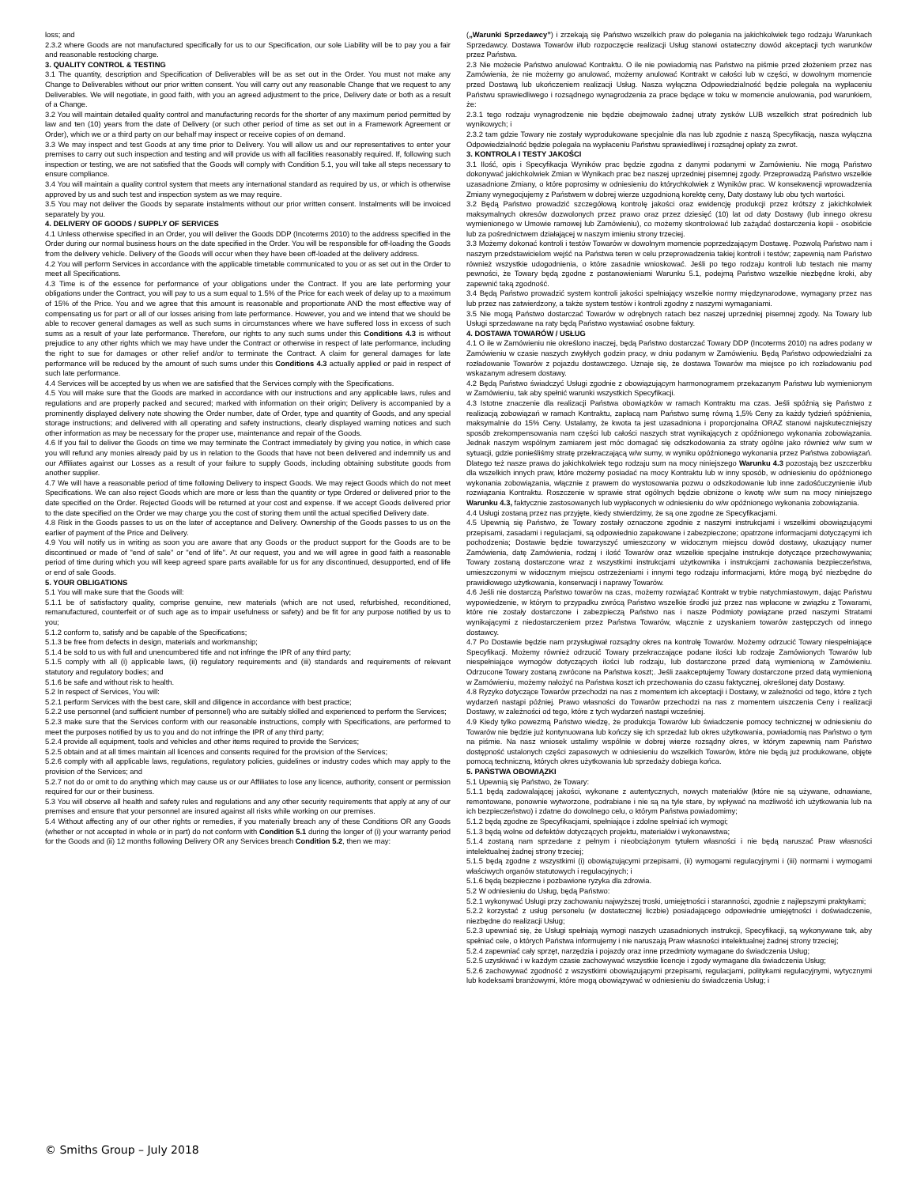loss; and
2.3.2 where Goods are not manufactured specifically for us to our Specification, our sole Liability will be to pay you a fair and reasonable restocking charge.
3. QUALITY CONTROL & TESTING
3.1 The quantity, description and Specification of Deliverables will be as set out in the Order. You must not make any Change to Deliverables without our prior written consent. You will carry out any reasonable Change that we request to any Deliverables. We will negotiate, in good faith, with you an agreed adjustment to the price, Delivery date or both as a result of a Change.
3.2 You will maintain detailed quality control and manufacturing records for the shorter of any maximum period permitted by law and ten (10) years from the date of Delivery (or such other period of time as set out in a Framework Agreement or Order), which we or a third party on our behalf may inspect or receive copies of on demand.
3.3 We may inspect and test Goods at any time prior to Delivery. You will allow us and our representatives to enter your premises to carry out such inspection and testing and will provide us with all facilities reasonably required. If, following such inspection or testing, we are not satisfied that the Goods will comply with Condition 5.1, you will take all steps necessary to ensure compliance.
3.4 You will maintain a quality control system that meets any international standard as required by us, or which is otherwise approved by us and such test and inspection system as we may require.
3.5 You may not deliver the Goods by separate instalments without our prior written consent. Instalments will be invoiced separately by you.
4. DELIVERY OF GOODS / SUPPLY OF SERVICES
4.1 Unless otherwise specified in an Order, you will deliver the Goods DDP (Incoterms 2010) to the address specified in the Order during our normal business hours on the date specified in the Order. You will be responsible for off-loading the Goods from the delivery vehicle. Delivery of the Goods will occur when they have been off-loaded at the delivery address.
4.2 You will perform Services in accordance with the applicable timetable communicated to you or as set out in the Order to meet all Specifications.
4.3 Time is of the essence for performance of your obligations under the Contract. If you are late performing your obligations under the Contract, you will pay to us a sum equal to 1.5% of the Price for each week of delay up to a maximum of 15% of the Price. You and we agree that this amount is reasonable and proportionate AND the most effective way of compensating us for part or all of our losses arising from late performance. However, you and we intend that we should be able to recover general damages as well as such sums in circumstances where we have suffered loss in excess of such sums as a result of your late performance. Therefore, our rights to any such sums under this Conditions 4.3 is without prejudice to any other rights which we may have under the Contract or otherwise in respect of late performance, including the right to sue for damages or other relief and/or to terminate the Contract. A claim for general damages for late performance will be reduced by the amount of such sums under this Conditions 4.3 actually applied or paid in respect of such late performance.
4.4 Services will be accepted by us when we are satisfied that the Services comply with the Specifications.
4.5 You will make sure that the Goods are marked in accordance with our instructions and any applicable laws, rules and regulations and are properly packed and secured; marked with information on their origin; Delivery is accompanied by a prominently displayed delivery note showing the Order number, date of Order, type and quantity of Goods, and any special storage instructions; and delivered with all operating and safety instructions, clearly displayed warning notices and such other information as may be necessary for the proper use, maintenance and repair of the Goods.
4.6 If you fail to deliver the Goods on time we may terminate the Contract immediately by giving you notice, in which case you will refund any monies already paid by us in relation to the Goods that have not been delivered and indemnify us and our Affiliates against our Losses as a result of your failure to supply Goods, including obtaining substitute goods from another supplier.
4.7 We will have a reasonable period of time following Delivery to inspect Goods. We may reject Goods which do not meet Specifications. We can also reject Goods which are more or less than the quantity or type Ordered or delivered prior to the date specified on the Order. Rejected Goods will be returned at your cost and expense. If we accept Goods delivered prior to the date specified on the Order we may charge you the cost of storing them until the actual specified Delivery date.
4.8 Risk in the Goods passes to us on the later of acceptance and Delivery. Ownership of the Goods passes to us on the earlier of payment of the Price and Delivery.
4.9 You will notify us in writing as soon you are aware that any Goods or the product support for the Goods are to be discontinued or made of "end of sale" or "end of life". At our request, you and we will agree in good faith a reasonable period of time during which you will keep agreed spare parts available for us for any discontinued, desupported, end of life or end of sale Goods.
5. YOUR OBLIGATIONS
5.1 You will make sure that the Goods will:
5.1.1 be of satisfactory quality, comprise genuine, new materials (which are not used, refurbished, reconditioned, remanufactured, counterfeit or of such age as to impair usefulness or safety) and be fit for any purpose notified by us to you;
5.1.2 conform to, satisfy and be capable of the Specifications;
5.1.3 be free from defects in design, materials and workmanship;
5.1.4 be sold to us with full and unencumbered title and not infringe the IPR of any third party;
5.1.5 comply with all (i) applicable laws, (ii) regulatory requirements and (iii) standards and requirements of relevant statutory and regulatory bodies; and
5.1.6 be safe and without risk to health.
5.2 In respect of Services, You will:
5.2.1 perform Services with the best care, skill and diligence in accordance with best practice;
5.2.2 use personnel (and sufficient number of personnel) who are suitably skilled and experienced to perform the Services;
5.2.3 make sure that the Services conform with our reasonable instructions, comply with Specifications, are performed to meet the purposes notified by us to you and do not infringe the IPR of any third party;
5.2.4 provide all equipment, tools and vehicles and other items required to provide the Services;
5.2.5 obtain and at all times maintain all licences and consents required for the provision of the Services;
5.2.6 comply with all applicable laws, regulations, regulatory policies, guidelines or industry codes which may apply to the provision of the Services; and
5.2.7 not do or omit to do anything which may cause us or our Affiliates to lose any licence, authority, consent or permission required for our or their business.
5.3 You will observe all health and safety rules and regulations and any other security requirements that apply at any of our premises and ensure that your personnel are insured against all risks while working on our premises.
5.4 Without affecting any of our other rights or remedies, if you materially breach any of these Conditions OR any Goods (whether or not accepted in whole or in part) do not conform with Condition 5.1 during the longer of (i) your warranty period for the Goods and (ii) 12 months following Delivery OR any Services breach Condition 5.2, then we may:
(„Warunki Sprzedawcy”) i zrzekają się Państwo wszelkich praw do polegania na jakichkolwiek tego rodzaju Warunkach Sprzedawcy. Dostawa Towarów i/lub rozpoczęcie realizacji Usług stanowi ostateczny dowód akceptacji tych warunków przez Państwa.
2.3 Nie możecie Państwo anulować Kontraktu. O ile nie powiadomią nas Państwo na piśmie przed złożeniem przez nas Zamówienia, że nie możemy go anulować, możemy anulować Kontrakt w całości lub w części, w dowolnym momencie przed Dostawą lub ukończeniem realizacji Usług. Nasza wyłączna Odpowiedzialność będzie polegała na wypłaceniu Państwu sprawiedliwego i rozsądnego wynagrodzenia za prace będące w toku w momencie anulowania, pod warunkiem, że:
2.3.1 tego rodzaju wynagrodzenie nie będzie obejmowało żadnej utraty zysków LUB wszelkich strat pośrednich lub wynikowych; i
2.3.2 tam gdzie Towary nie zostały wyprodukowane specjalnie dla nas lub zgodnie z naszą Specyfikacją, nasza wyłączna Odpowiedzialność będzie polegała na wypłaceniu Państwu sprawiedliwej i rozsądnej opłaty za zwrot.
3. KONTROLA I TESTY JAKOŚCI
3.1 Ilość, opis i Specyfikacja Wyników prac będzie zgodna z danymi podanymi w Zamówieniu. Nie mogą Państwo dokonywać jakichkolwiek Zmian w Wynikach prac bez naszej uprzedniej pisemnej zgody. Przeprowadzą Państwo wszelkie uzasadnione Zmiany, o które poprosimy w odniesieniu do których­kolwiek z Wyników prac. W konsekwencji wprowadzenia Zmiany wynegocjujemy z Państwem w dobrej wierze uzgodnioną korektę ceny, Daty dostawy lub obu tych wartości.
3.2 Będą Państwo prowadzić szczegółową kontrolę jakości oraz ewidencję produkcji przez krótszy z jakichkolwiek maksymalnych okresów dozwolonych przez prawo oraz przez dziesięć (10) lat od daty Dostawy (lub innego okresu wymienionego w Umowie ramowej lub Zamówieniu), co możemy skontrolować lub zażądać dostarczenia kopii - osobiście lub za pośrednictwem działającej w naszym imieniu strony trzeciej.
3.3 Możemy dokonać kontroli i testów Towarów w dowolnym momencie poprzedzającym Dostawę. Pozwolą Państwo nam i naszym przedstawicielom wejść na Państwa teren w celu przeprowadzenia takiej kontroli i testów; zapewnią nam Państwo również wszystkie udogodnienia, o które zasadnie wnioskować. Jeśli po tego rodzaju kontroli lub testach nie mamy pewności, że Towary będą zgodne z postanowieniami Warunku 5.1, podejmą Państwo wszelkie niezbędne kroki, aby zapewnić taką zgodność.
3.4 Będą Państwo prowadzić system kontroli jakości spełniający wszelkie normy międzynarodowe, wymagany przez nas lub przez nas zatwierdzony, a także system testów i kontroli zgodny z naszymi wymaganiami.
3.5 Nie mogą Państwo dostarczać Towarów w odrębnych ratach bez naszej uprzedniej pisemnej zgody. Na Towary lub Usługi sprzedawane na raty będą Państwo wystawiać osobne faktury.
4. DOSTAWA TOWARÓW / USŁUG
4.1 O ile w Zamówieniu nie określono inaczej, będą Państwo dostarczać Towary DDP (Incoterms 2010) na adres podany w Zamówieniu w czasie naszych zwykłych godzin pracy, w dniu podanym w Zamówieniu. Będą Państwo odpowiedzialni za rozładowanie Towarów z pojazdu dostawczego. Uznaje się, że dostawa Towarów ma miejsce po ich rozładowaniu pod wskazanym adresem dostawy.
4.2 Będą Państwo świadczyć Usługi zgodnie z obowiązującym harmonogramem przekazanym Państwu lub wymienionym w Zamówieniu, tak aby spełnić warunki wszystkich Specyfikacji.
4.3 Istotne znaczenie dla realizacji Państwa obowiązków w ramach Kontraktu ma czas. Jeśli spóźnią się Państwo z realizacją zobowiązań w ramach Kontraktu, zapłacą nam Państwo sumę równą 1,5% Ceny za każdy tydzień spóźnienia, maksymalnie do 15% Ceny. Ustalamy, że kwota ta jest uzasadniona i proporcjonalna ORAZ stanowi najskuteczniejszy sposób zrekompensowania nam części lub całości naszych strat wynikających z opóźnionego wykonania zobowiązania. Jednak naszym wspólnym zamiarem jest móc domagać się odszkodowania za straty ogólne jako również w/w sum w sytuacji, gdzie ponieśliśmy stratę przekraczającą w/w sumy, w wyniku opóźnionego wykonania przez Państwa zobowiązań. Dlatego też nasze prawa do jakichkolwiek tego rodzaju sum na mocy niniejszego Warunku 4.3 pozostają bez uszczerbku dla wszelkich innych praw, które możemy posiadać na mocy Kontraktu lub w inny sposób, w odniesieniu do opóźnionego wykonania zobowiązania, włącznie z prawem do wystosowania pozwu o odszkodowanie lub inne zadośćuczynienie i/lub rozwiązania Kontraktu. Roszczenie w sprawie strat ogólnych będzie obniżone o kwotę w/w sum na mocy niniejszego Warunku 4.3, faktycznie zastosowanych lub wypłaconych w odniesieniu do w/w opóźnionego wykonania zobowiązania.
4.4 Usługi zostaną przez nas przyjęte, kiedy stwierdzimy, że są one zgodne ze Specyfikacjami.
4.5 Upewnią się Państwo, że Towary zostały oznaczone zgodnie z naszymi instrukcjami i wszelkimi obowiązującymi przepisami, zasadami i regulacjami, są odpowiednio zapakowane i zabezpieczone; opatrzone informacjami dotyczącymi ich pochodzenia; Dostawie będzie towarzyszyć umieszczony w widocznym miejscu dowód dostawy, ukazujący numer Zamówienia, datę Zamówienia, rodzaj i ilość Towarów oraz wszelkie specjalne instrukcje dotyczące przechowywania; Towary zostaną dostarczone wraz z wszystkimi instrukcjami użytkownika i instrukcjami zachowania bezpieczeństwa, umieszczonymi w widocznym miejscu ostrzeżeniami i innymi tego rodzaju informacjami, które mogą być niezbędne do prawidłowego użytkowania, konserwacji i naprawy Towarów.
4.6 Jeśli nie dostarczą Państwo towarów na czas, możemy rozwiązać Kontrakt w trybie natychmiastowym, dając Państwu wypowiedzenie, w którym to przypadku zwrócą Państwo wszelkie środki już przez nas wpłacone w związku z Towarami, które nie zostały dostarczone i zabezpieczą Państwo nas i nasze Podmioty powiązane przed naszymi Stratami wynikającymi z niedostarczeniem przez Państwa Towarów, włącznie z uzyskaniem towarów zastępczych od innego dostawcy.
4.7 Po Dostawie będzie nam przysługiwał rozsądny okres na kontrolę Towarów. Możemy odrzucić Towary niespełniające Specyfikacji. Możemy również odrzucić Towary przekraczające podane ilości lub rodzaje Zamówionych Towarów lub niespełniające wymogów dotyczących ilości lub rodzaju, lub dostarczone przed datą wymienioną w Zamówieniu. Odrzucone Towary zostaną zwrócone na Państwa koszt;. Jeśli zaakceptujemy Towary dostarczone przed datą wymienioną w Zamówieniu, możemy nałożyć na Państwa koszt ich przechowania do czasu faktycznej, określonej daty Dostawy.
4.8 Ryzyko dotyczące Towarów przechodzi na nas z momentem ich akceptacji i Dostawy, w zależności od tego, które z tych wydarzeń nastąpi później. Prawo własności do Towarów przechodzi na nas z momentem uiszczenia Ceny i realizacji Dostawy, w zależności od tego, które z tych wydarzeń nastąpi wcześniej.
4.9 Kiedy tylko powezmą Państwo wiedzę, że produkcja Towarów lub świadczenie pomocy technicznej w odniesieniu do Towarów nie będzie już kontynuowana lub kończy się ich sprzedaż lub okres użytkowania, powiadomią nas Państwo o tym na piśmie. Na nasz wniosek ustalimy wspólnie w dobrej wierze rozsądny okres, w którym zapewnią nam Państwo dostępność ustalonych części zapasowych w odniesieniu do wszelkich Towarów, które nie będą już produkowane, objęte pomocą techniczną, których okres użytkowania lub sprzedaży dobiega końca.
5. PAŃSTWA OBOWIĄZKI
5.1 Upewnią się Państwo, że Towary:
5.1.1 będą zadowalającej jakości, wykonane z autentycznych, nowych materiałów (które nie są używane, odnawiane, remontowane, ponownie wytworzone, podrabiane i nie są na tyle stare, by wpływać na możliwość ich użytkowania lub na ich bezpieczeństwo) i zdatne do dowolnego celu, o którym Państwa powiadomimy;
5.1.2 będą zgodne ze Specyfikacjami, spełniające i zdolne spełniać ich wymogi;
5.1.3 będą wolne od defektów dotyczących projektu, materiałów i wykonawstwa;
5.1.4 zostaną nam sprzedane z pełnym i nieobciążonym tytułem własności i nie będą naruszać Praw własności intelektualnej żadnej strony trzeciej;
5.1.5 będą zgodne z wszystkimi (i) obowiązującymi przepisami, (ii) wymogami regulacyjnymi i (iii) normami i wymogami właściwych organów statutowych i regulacyjnych; i
5.1.6 będą bezpieczne i pozbawione ryzyka dla zdrowia.
5.2 W odniesieniu do Usług, będą Państwo:
5.2.1 wykonywać Usługi przy zachowaniu najwyższej troski, umiejętności i staranności, zgodnie z najlepszymi praktykami;
5.2.2 korzystać z usług personelu (w dostatecznej liczbie) posiadającego odpowiednie umiejętności i doświadczenie, niezbędne do realizacji Usług;
5.2.3 upewniać się, że Usługi spełniają wymogi naszych uzasadnionych instrukcji, Specyfikacji, są wykonywane tak, aby spełniać cele, o których Państwa informujemy i nie naruszają Praw własności intelektualnej żadnej strony trzeciej;
5.2.4 zapewniać cały sprzęt, narzędzia i pojazdy oraz inne przedmioty wymagane do świadczenia Usług;
5.2.5 uzyskiwać i w każdym czasie zachowywać wszystkie licencje i zgody wymagane dla świadczenia Usług;
5.2.6 zachowywać zgodność z wszystkimi obowiązującymi przepisami, regulacjami, politykami regulacyjnymi, wytycznymi lub kodeksami branżowymi, które mogą obowiązywać w odniesieniu do świadczenia Usług; i
© Smiths Group – July 2018